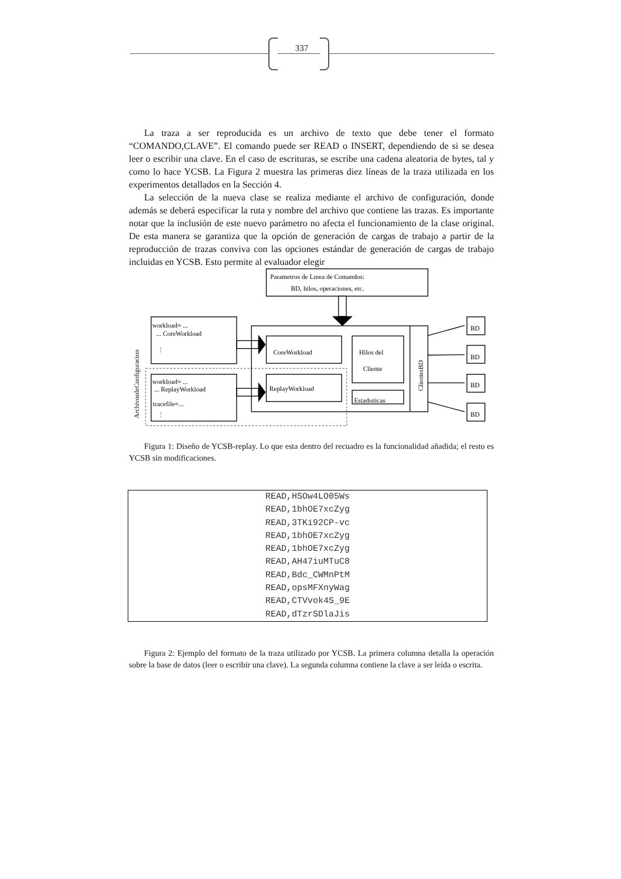337
La traza a ser reproducida es un archivo de texto que debe tener el formato “COMANDO,CLAVE”. El comando puede ser READ o INSERT, dependiendo de si se desea leer o escribir una clave. En el caso de escrituras, se escribe una cadena aleatoria de bytes, tal y como lo hace YCSB. La Figura 2 muestra las primeras diez líneas de la traza utilizada en los experimentos detallados en la Sección 4.
La selección de la nueva clase se realiza mediante el archivo de configuración, donde además se deberá especificar la ruta y nombre del archivo que contiene las trazas. Es importante notar que la inclusión de este nuevo parámetro no afecta el funcionamiento de la clase original. De esta manera se garantiza que la opción de generación de cargas de trabajo a partir de la reproducción de trazas conviva con las opciones estándar de generación de cargas de trabajo incluidas en YCSB. Esto permite al evaluador elegir
Parametros de Lınea de Comandos:
BD, hilos, operaciones, etc.
ArchivosdeConfiguracion
workload= ...
... CoreWorkload
⋮
CoreWorkload
Hilos del
Cliente
ClientesBD
workload= ...
... ReplayWorkload
ReplayWorkload
Estadısticas
tracefile=...
⋮
BD
BD
BD
BD
Figura 1: Diseño de YCSB-replay. Lo que esta dentro del recuadro es la funcionalidad añadida; el resto es YCSB sin modificaciones.
| READ,HSOw4LO05Ws |
| READ,1bhOE7xcZyg |
| READ,3TKi92CP-vc |
| READ,1bhOE7xcZyg |
| READ,1bhOE7xcZyg |
| READ,AH47iuMTuC8 |
| READ,Bdc_CWMnPtM |
| READ,opsMFXnyWag |
| READ,CTVvok4S_9E |
| READ,dTzrSDlaJis |
Figura 2: Ejemplo del formato de la traza utilizado por YCSB. La primera columna detalla la operación sobre la base de datos (leer o escribir una clave). La segunda columna contiene la clave a ser leída o escrita.